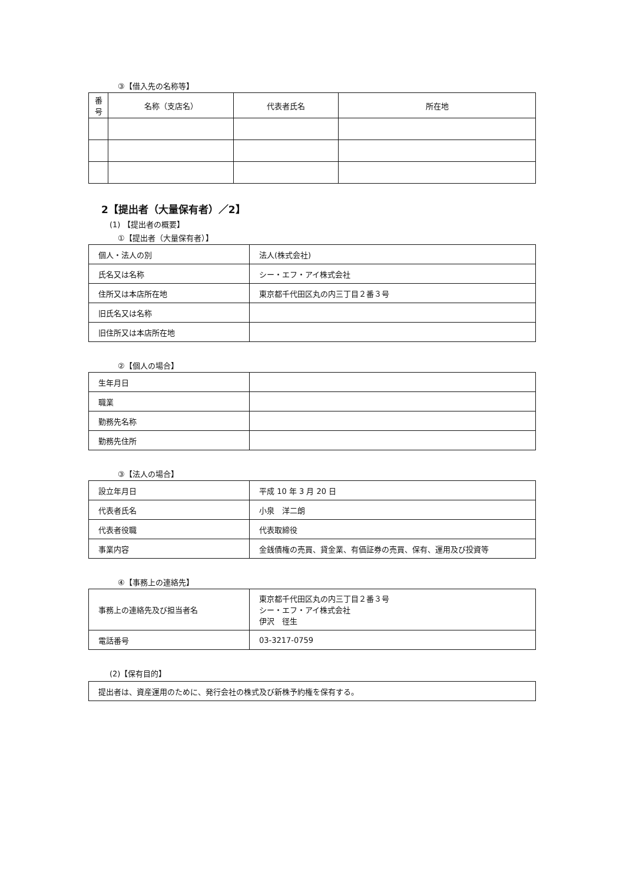③【借入先の名称等】
| 番 号 | 名称（支店名） | 代表者氏名 | 所在地 |
| --- | --- | --- | --- |
2【提出者（大量保有者）／2】
(1) 【提出者の概要】
①【提出者（大量保有者）】
| 個人・法人の別 | 法人(株式会社) |
| 氏名又は名称 | シー・エフ・アイ株式会社 |
| 住所又は本店所在地 | 東京都千代田区丸の内三丁目２番３号 |
| 旧氏名又は名称 | |
| 旧住所又は本店所在地 | |
②【個人の場合】
| 生年月日 | |
| 職業 | |
| 勤務先名称 | |
| 勤務先住所 | |
③【法人の場合】
| 設立年月日 | 平成 10 年 3 月 20 日 |
| 代表者氏名 | 小泉 洋二朗 |
| 代表者役職 | 代表取締役 |
| 事業内容 | 金銭債権の売買、貸金業、有価証券の売買、保有、運用及び投資等 |
④【事務上の連絡先】
| 事務上の連絡先及び担当者名 | 東京都千代田区丸の内三丁目２番３号 シー・エフ・アイ株式会社 伊沢 径生 |
| 電話番号 | 03-3217-0759 |
(2)【保有目的】
| 提出者は、資産運用のために、発行会社の株式及び新株予約権を保有する。 |